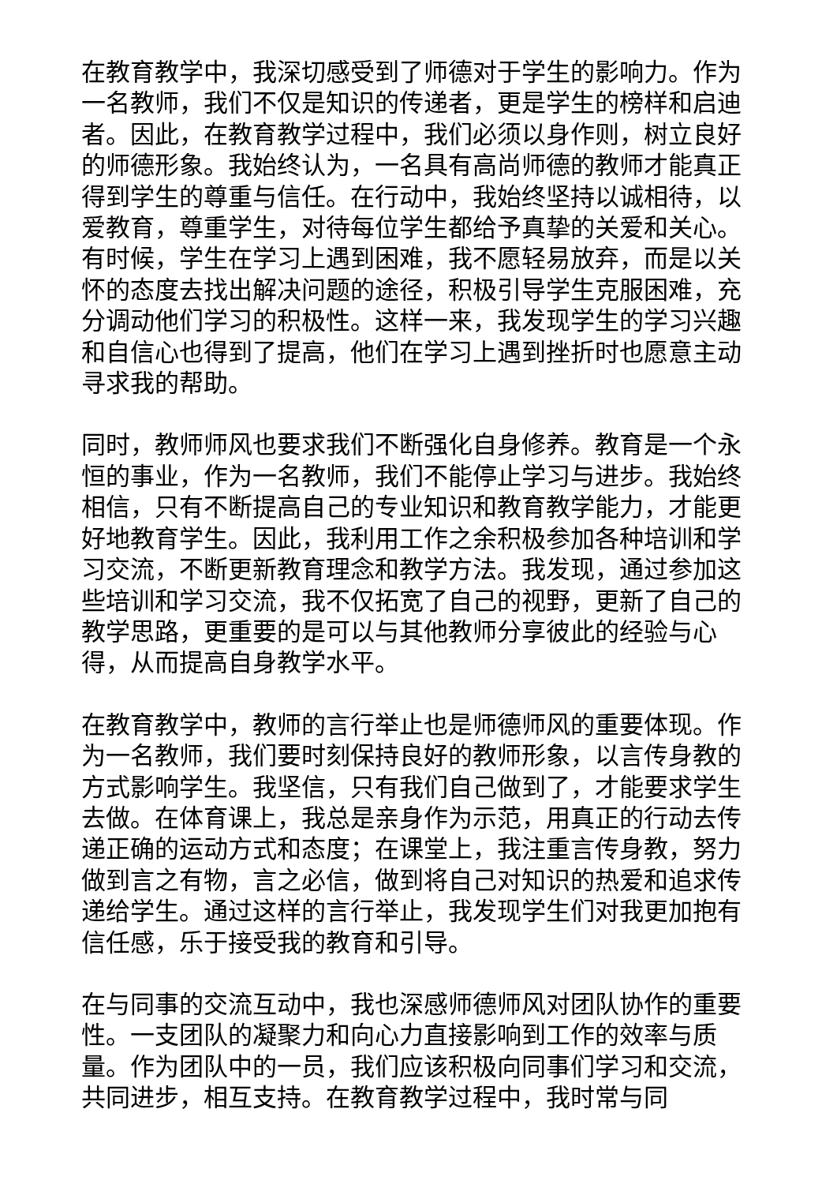在教育教学中，我深切感受到了师德对于学生的影响力。作为一名教师，我们不仅是知识的传递者，更是学生的榜样和启迪者。因此，在教育教学过程中，我们必须以身作则，树立良好的师德形象。我始终认为，一名具有高尚师德的教师才能真正得到学生的尊重与信任。在行动中，我始终坚持以诚相待，以爱教育，尊重学生，对待每位学生都给予真挚的关爱和关心。有时候，学生在学习上遇到困难，我不愿轻易放弃，而是以关怀的态度去找出解决问题的途径，积极引导学生克服困难，充分调动他们学习的积极性。这样一来，我发现学生的学习兴趣和自信心也得到了提高，他们在学习上遇到挫折时也愿意主动寻求我的帮助。
同时，教师师风也要求我们不断强化自身修养。教育是一个永恒的事业，作为一名教师，我们不能停止学习与进步。我始终相信，只有不断提高自己的专业知识和教育教学能力，才能更好地教育学生。因此，我利用工作之余积极参加各种培训和学习交流，不断更新教育理念和教学方法。我发现，通过参加这些培训和学习交流，我不仅拓宽了自己的视野，更新了自己的教学思路，更重要的是可以与其他教师分享彼此的经验与心得，从而提高自身教学水平。
在教育教学中，教师的言行举止也是师德师风的重要体现。作为一名教师，我们要时刻保持良好的教师形象，以言传身教的方式影响学生。我坚信，只有我们自己做到了，才能要求学生去做。在体育课上，我总是亲身作为示范，用真正的行动去传递正确的运动方式和态度；在课堂上，我注重言传身教，努力做到言之有物，言之必信，做到将自己对知识的热爱和追求传递给学生。通过这样的言行举止，我发现学生们对我更加抱有信任感，乐于接受我的教育和引导。
在与同事的交流互动中，我也深感师德师风对团队协作的重要性。一支团队的凝聚力和向心力直接影响到工作的效率与质量。作为团队中的一员，我们应该积极向同事们学习和交流，共同进步，相互支持。在教育教学过程中，我时常与同